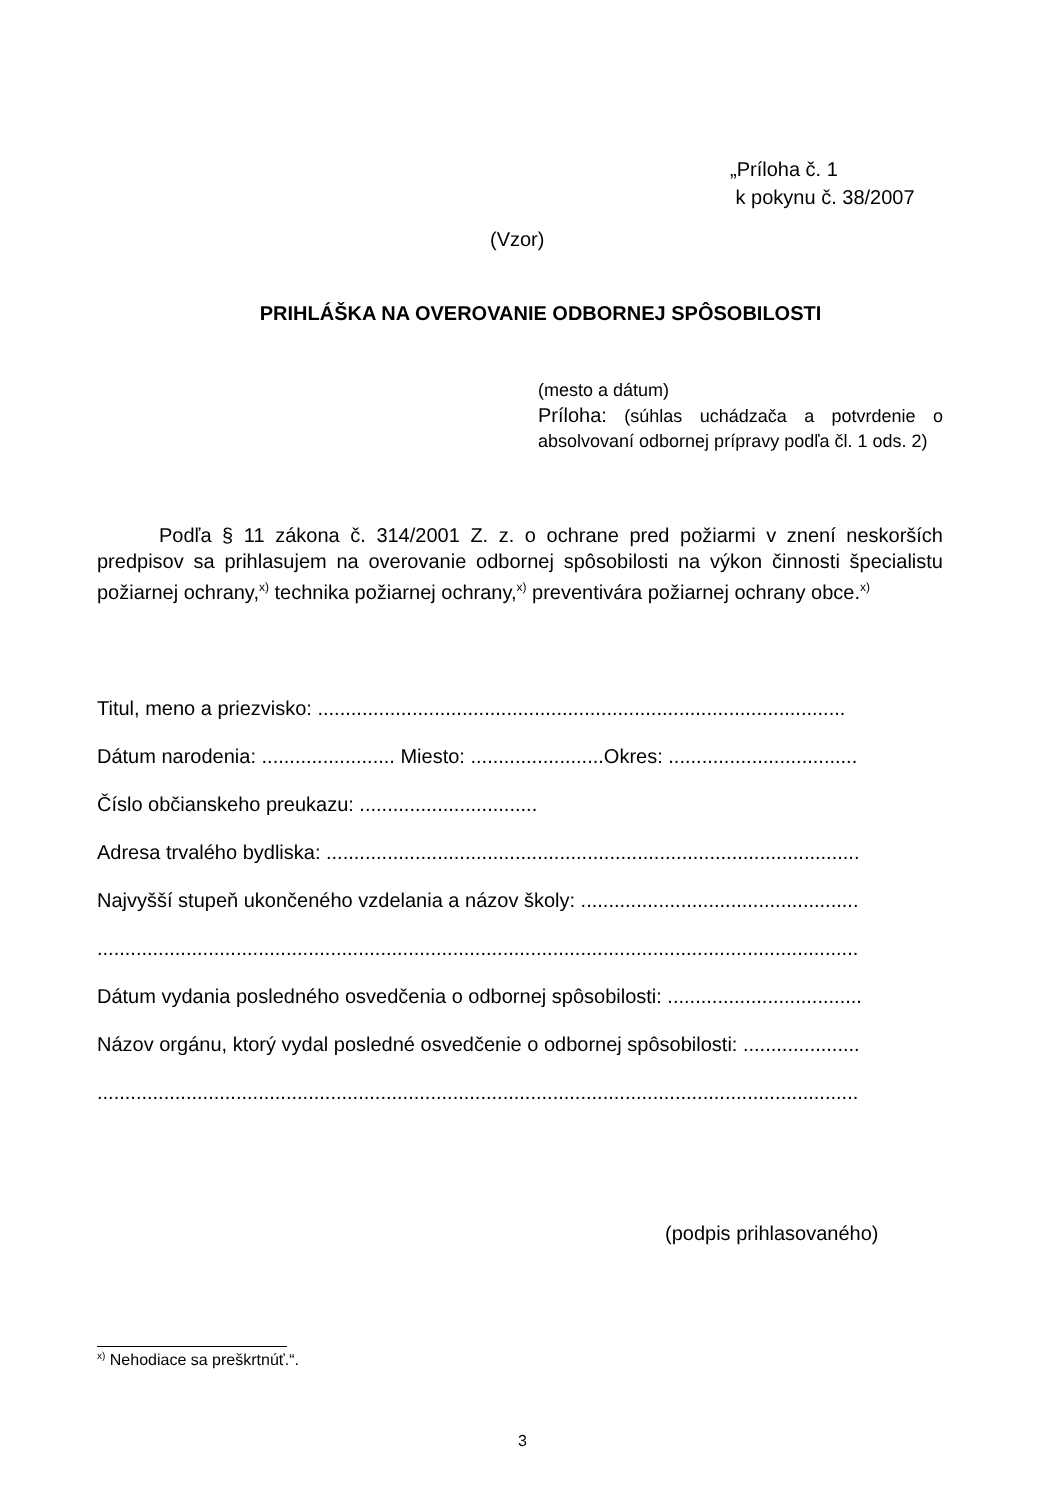„Príloha č. 1
k pokynu č. 38/2007
(Vzor)
PRIHLÁŠKA NA OVEROVANIE ODBORNEJ SPÔSOBILOSTI
(mesto a dátum)
Príloha: (súhlas uchádzača a potvrdenie o absolvovaní odbornej prípravy podľa čl. 1 ods. 2)
Podľa § 11 zákona č. 314/2001 Z. z. o ochrane pred požiarmi v znení neskorších predpisov sa prihlasujem na overovanie odbornej spôsobilosti na výkon činnosti špecialistu požiarnej ochrany,<sup>x)</sup> technika požiarnej ochrany,<sup>x)</sup> preventivára požiarnej ochrany obce.<sup>x)</sup>
Titul, meno a priezvisko: ...............................................................................................
Dátum narodenia: ........................ Miesto: ........................Okres: ..................................
Číslo občianskeho preukazu: ................................
Adresa trvalého bydliska: ................................................................................................
Najvyšší stupeň ukončeného vzdelania a názov školy: ..................................................
.........................................................................................................................................
Dátum vydania posledného osvedčenia o odbornej spôsobilosti: ...................................
Názov orgánu, ktorý vydal posledné osvedčenie o odbornej spôsobilosti: .....................
.........................................................................................................................................
(podpis prihlasovaného)
<sup>x)</sup> Nehodiace sa preškrtnúť.“.
3